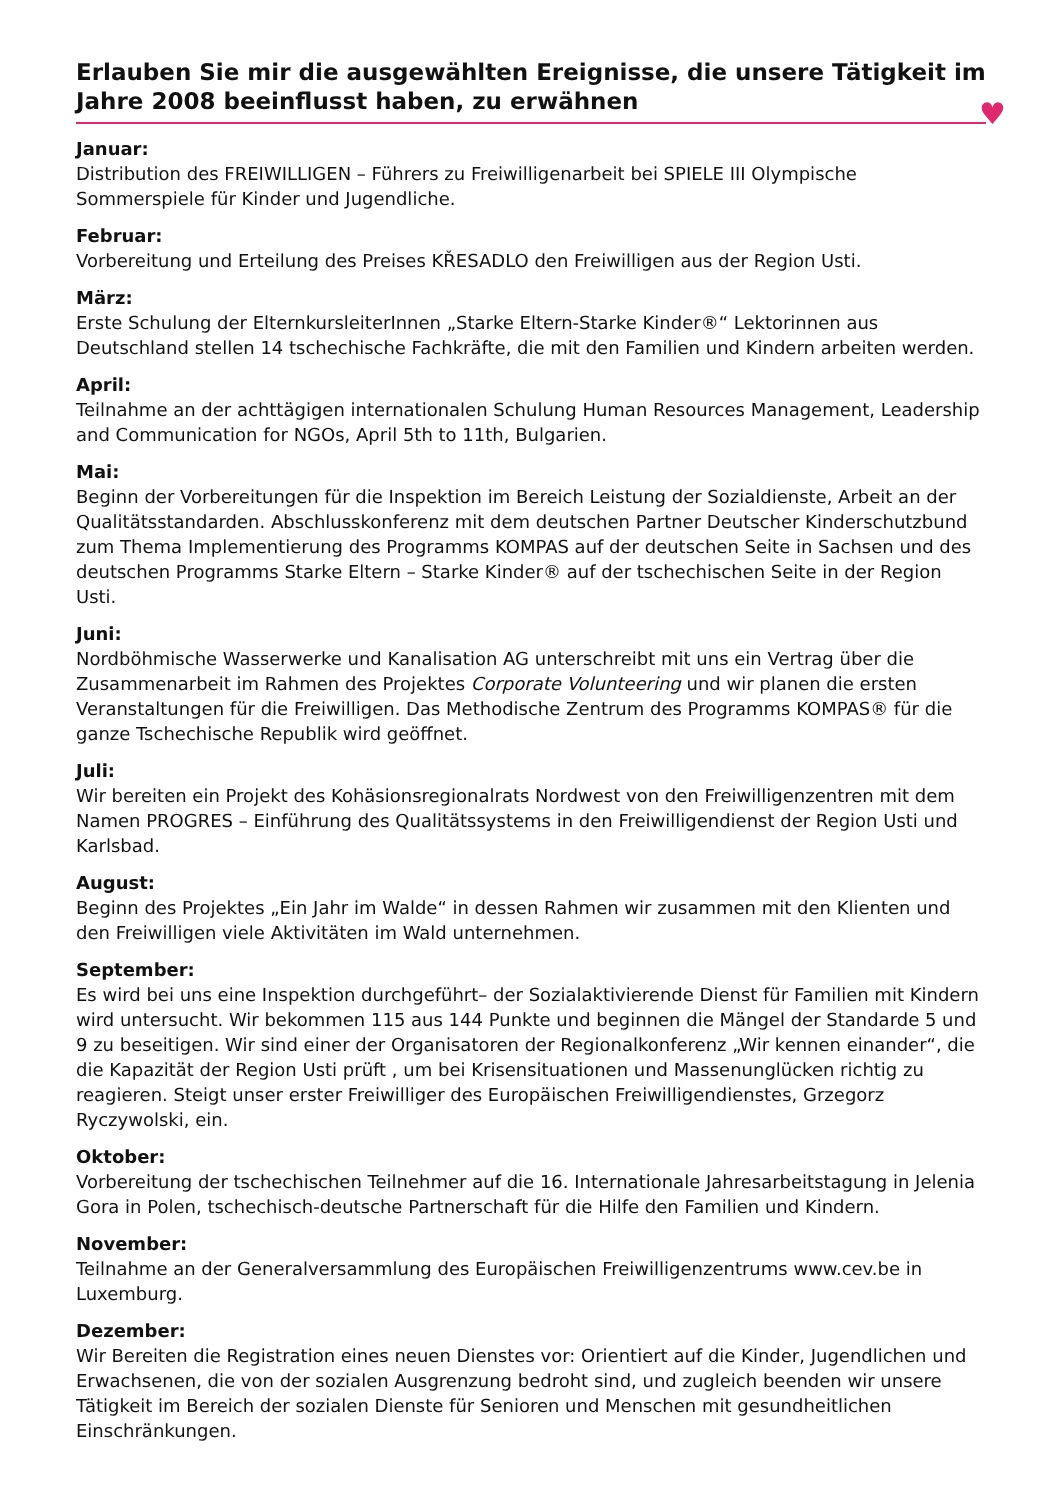Erlauben Sie mir die ausgewählten Ereignisse, die unsere Tätigkeit im Jahre 2008 beeinflusst haben, zu erwähnen
♥
Januar:
Distribution des FREIWILLIGEN – Führers zu Freiwilligenarbeit bei SPIELE III Olympische Sommerspiele für Kinder und Jugendliche.
Februar:
Vorbereitung und Erteilung des Preises KŘESADLO den Freiwilligen aus der Region Usti.
März:
Erste Schulung der ElternkursleiterInnen „Starke Eltern-Starke Kinder®“ Lektorinnen aus Deutschland stellen 14 tschechische Fachkräfte, die mit den Familien und Kindern arbeiten werden.
April:
Teilnahme an der achttägigen internationalen Schulung Human Resources Management, Leadership and Communication for NGOs, April 5th to 11th, Bulgarien.
Mai:
Beginn der Vorbereitungen für die Inspektion im Bereich Leistung der Sozialdienste, Arbeit an der Qualitätsstandarden. Abschlusskonferenz mit dem deutschen Partner Deutscher Kinderschutzbund zum Thema Implementierung des Programms KOMPAS auf der deutschen Seite in Sachsen und des deutschen Programms Starke Eltern – Starke Kinder® auf der tschechischen Seite in der Region Usti.
Juni:
Nordböhmische Wasserwerke und Kanalisation AG unterschreibt mit uns ein Vertrag über die Zusammenarbeit im Rahmen des Projektes Corporate Volunteering und wir planen die ersten Veranstaltungen für die Freiwilligen. Das Methodische Zentrum des Programms KOMPAS® für die ganze Tschechische Republik wird geöffnet.
Juli:
Wir bereiten ein Projekt des Kohäsionsregionalrats Nordwest von den Freiwilligenzentren mit dem Namen PROGRES – Einführung des Qualitätssystems in den Freiwilligendienst der Region Usti und Karlsbad.
August:
Beginn des Projektes „Ein Jahr im Walde“ in dessen Rahmen wir zusammen mit den Klienten und den Freiwilligen viele Aktivitäten im Wald unternehmen.
September:
Es wird bei uns eine Inspektion durchgeführt– der Sozialaktivierende Dienst für Familien mit Kindern wird untersucht. Wir bekommen 115 aus 144 Punkte und beginnen die Mängel der Standarde 5 und 9 zu beseitigen. Wir sind einer der Organisatoren der Regionalkonferenz „Wir kennen einander“, die die Kapazität der Region Usti prüft , um bei Krisensituationen und Massenunglücken richtig zu reagieren. Steigt unser erster Freiwilliger des Europäischen Freiwilligendienstes, Grzegorz Ryczywolski, ein.
Oktober:
Vorbereitung der tschechischen Teilnehmer auf die 16. Internationale Jahresarbeitstagung in Jelenia Gora in Polen, tschechisch-deutsche Partnerschaft für die Hilfe den Familien und Kindern.
November:
Teilnahme an der Generalversammlung des Europäischen Freiwilligenzentrums www.cev.be in Luxemburg.
Dezember:
Wir Bereiten die Registration eines neuen Dienstes vor: Orientiert auf die Kinder, Jugendlichen und Erwachsenen, die von der sozialen Ausgrenzung bedroht sind, und zugleich beenden wir unsere Tätigkeit im Bereich der sozialen Dienste für Senioren und Menschen mit gesundheitlichen Einschränkungen.